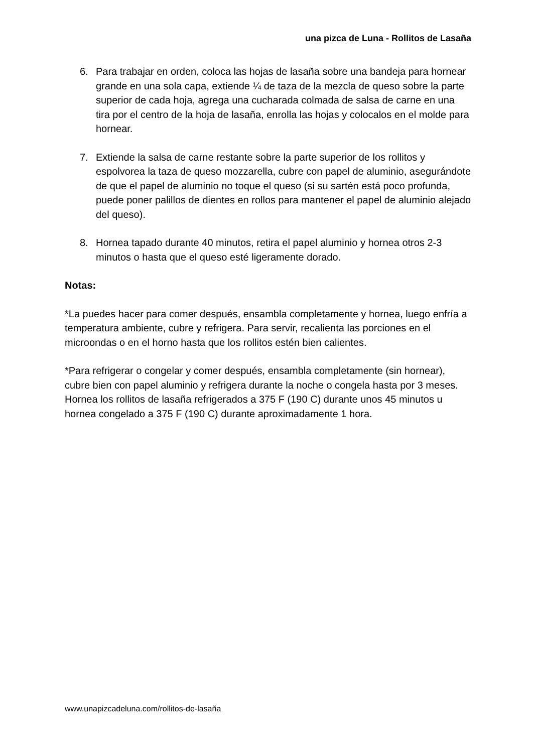una pizca de Luna - Rollitos de Lasaña
6. Para trabajar en orden, coloca las hojas de lasaña sobre una bandeja para hornear grande en una sola capa, extiende ¼ de taza de la mezcla de queso sobre la parte superior de cada hoja, agrega una cucharada colmada de salsa de carne en una tira por el centro de la hoja de lasaña, enrolla las hojas y colocalos en el molde para hornear.
7. Extiende la salsa de carne restante sobre la parte superior de los rollitos y espolvorea la taza de queso mozzarella, cubre con papel de aluminio, asegurándote de que el papel de aluminio no toque el queso (si su sartén está poco profunda, puede poner palillos de dientes en rollos para mantener el papel de aluminio alejado del queso).
8. Hornea tapado durante 40 minutos, retira el papel aluminio y hornea otros 2-3 minutos o hasta que el queso esté ligeramente dorado.
Notas:
*La puedes hacer para comer después, ensambla completamente y hornea, luego enfría a temperatura ambiente, cubre y refrigera. Para servir, recalienta las porciones en el microondas o en el horno hasta que los rollitos estén bien calientes.
*Para refrigerar o congelar y comer después, ensambla completamente (sin hornear), cubre bien con papel aluminio y refrigera durante la noche o congela hasta por 3 meses. Hornea los rollitos de lasaña refrigerados a 375 F (190 C) durante unos 45 minutos u hornea congelado a 375 F (190 C) durante aproximadamente 1 hora.
www.unapizcadeluna.com/rollitos-de-lasaña